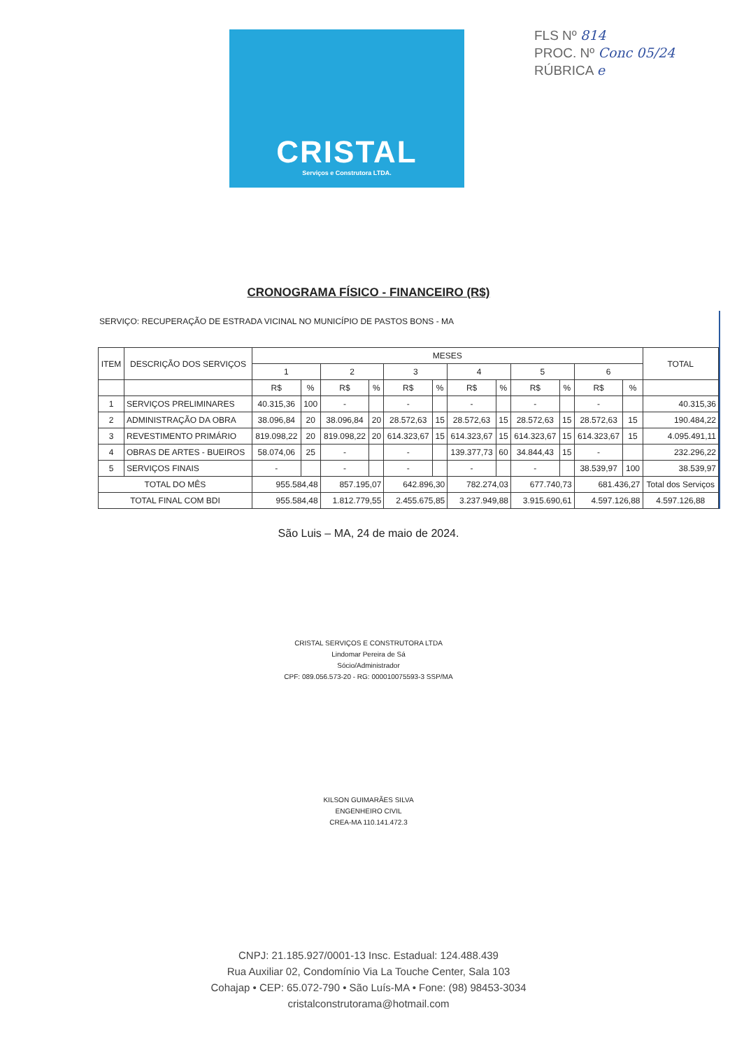CRISTAL
Serviços e Construtora LTDA.
FLS Nº 814
PROC. Nº Conc 05/24
RÚBRICA e
CRONOGRAMA FÍSICO - FINANCEIRO (R$)
SERVIÇO: RECUPERAÇÃO DE ESTRADA VICINAL NO MUNICÍPIO DE PASTOS BONS - MA
| ITEM | DESCRIÇÃO DOS SERVIÇOS | MESES | | | | | | | | | | | | TOTAL |
| --- | --- | --- | --- | --- | --- | --- | --- | --- | --- | --- | --- | --- | --- | --- |
| | | 1 | | 2 | | 3 | | 4 | | 5 | | 6 | | |
| | | R$ | % | R$ | % | R$ | % | R$ | % | R$ | % | R$ | % | |
| 1 | SERVIÇOS PRELIMINARES | 40.315,36 | 100 | - | | - | | - | | - | | - | | 40.315,36 |
| 2 | ADMINISTRAÇÃO DA OBRA | 38.096,84 | 20 | 38.096,84 | 20 | 28.572,63 | 15 | 28.572,63 | 15 | 28.572,63 | 15 | 28.572,63 | 15 | 190.484,22 |
| 3 | REVESTIMENTO PRIMÁRIO | 819.098,22 | 20 | 819.098,22 | 20 | 614.323,67 | 15 | 614.323,67 | 15 | 614.323,67 | 15 | 614.323,67 | 15 | 4.095.491,11 |
| 4 | OBRAS DE ARTES - BUEIROS | 58.074,06 | 25 | - | | - | | 139.377,73 | 60 | 34.844,43 | 15 | - | | 232.296,22 |
| 5 | SERVIÇOS FINAIS | - | | - | | - | | - | | - | | 38.539,97 | 100 | 38.539,97 |
| TOTAL DO MÊS | | 955.584,48 | | 857.195,07 | | 642.896,30 | | 782.274,03 | | 677.740,73 | | 681.436,27 | | Total dos Serviços |
| TOTAL FINAL COM BDI | | 955.584,48 | | 1.812.779,55 | | 2.455.675,85 | | 3.237.949,88 | | 3.915.690,61 | | 4.597.126,88 | | 4.597.126,88 |
São Luis – MA, 24 de maio de 2024.
CRISTAL SERVIÇOS E CONSTRUTORA LTDA
Lindomar Pereira de Sá
Sócio/Administrador
CPF: 089.056.573-20 - RG: 000010075593-3 SSP/MA
KILSON GUIMARÃES SILVA
ENGENHEIRO CIVIL
CREA-MA 110.141.472.3
CNPJ: 21.185.927/0001-13 Insc. Estadual: 124.488.439
Rua Auxiliar 02, Condomínio Via La Touche Center, Sala 103
Cohajap • CEP: 65.072-790 • São Luís-MA • Fone: (98) 98453-3034
cristalconstrutorama@hotmail.com